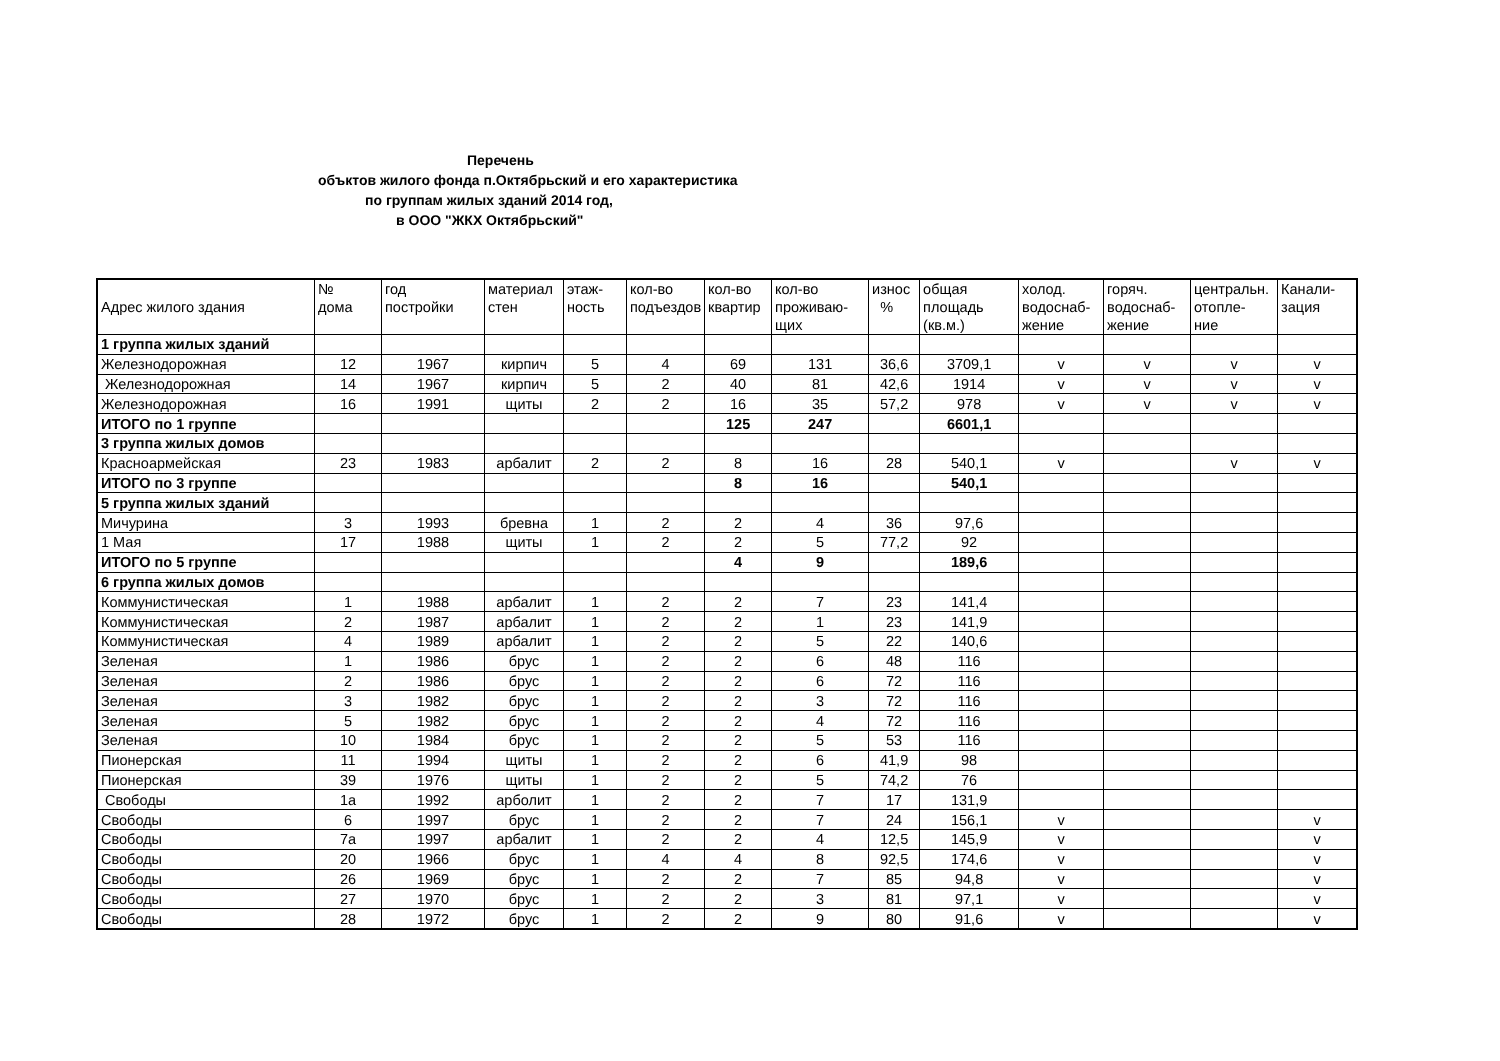Перечень
объктов жилого фонда п.Октябрьский и его характеристика
по группам жилых зданий 2014 год,
в ООО "ЖКХ Октябрьский"
| Адрес жилого здания | № дома | год постройки | материал стен | этаж- ность | кол-во подъездов | кол-во квартир | кол-во проживаю- щих | износ % | общая площадь (кв.м.) | холод. водоснаб- жение | горяч. водоснаб- жение | центральн. отопле- ние | Канали- зация |
| --- | --- | --- | --- | --- | --- | --- | --- | --- | --- | --- | --- | --- | --- |
| 1 группа жилых зданий | | | | | | | | | | | | | |
| Железнодорожная | 12 | 1967 | кирпич | 5 | 4 | 69 | 131 | 36,6 | 3709,1 | v | v | v | v |
| Железнодорожная | 14 | 1967 | кирпич | 5 | 2 | 40 | 81 | 42,6 | 1914 | v | v | v | v |
| Железнодорожная | 16 | 1991 | щиты | 2 | 2 | 16 | 35 | 57,2 | 978 | v | v | v | v |
| ИТОГО по 1 группе | | | | | | 125 | 247 | | 6601,1 | | | | |
| 3 группа жилых домов | | | | | | | | | | | | | |
| Красноармейская | 23 | 1983 | арбалит | 2 | 2 | 8 | 16 | 28 | 540,1 | v | | v | v |
| ИТОГО по 3 группе | | | | | | 8 | 16 | | 540,1 | | | | |
| 5 группа жилых зданий | | | | | | | | | | | | | |
| Мичурина | 3 | 1993 | бревна | 1 | 2 | 2 | 4 | 36 | 97,6 | | | | |
| 1 Мая | 17 | 1988 | щиты | 1 | 2 | 2 | 5 | 77,2 | 92 | | | | |
| ИТОГО по 5 группе | | | | | | 4 | 9 | | 189,6 | | | | |
| 6 группа жилых домов | | | | | | | | | | | | | |
| Коммунистическая | 1 | 1988 | арбалит | 1 | 2 | 2 | 7 | 23 | 141,4 | | | | |
| Коммунистическая | 2 | 1987 | арбалит | 1 | 2 | 2 | 1 | 23 | 141,9 | | | | |
| Коммунистическая | 4 | 1989 | арбалит | 1 | 2 | 2 | 5 | 22 | 140,6 | | | | |
| Зеленая | 1 | 1986 | брус | 1 | 2 | 2 | 6 | 48 | 116 | | | | |
| Зеленая | 2 | 1986 | брус | 1 | 2 | 2 | 6 | 72 | 116 | | | | |
| Зеленая | 3 | 1982 | брус | 1 | 2 | 2 | 3 | 72 | 116 | | | | |
| Зеленая | 5 | 1982 | брус | 1 | 2 | 2 | 4 | 72 | 116 | | | | |
| Зеленая | 10 | 1984 | брус | 1 | 2 | 2 | 5 | 53 | 116 | | | | |
| Пионерская | 11 | 1994 | щиты | 1 | 2 | 2 | 6 | 41,9 | 98 | | | | |
| Пионерская | 39 | 1976 | щиты | 1 | 2 | 2 | 5 | 74,2 | 76 | | | | |
| Свободы | 1а | 1992 | арболит | 1 | 2 | 2 | 7 | 17 | 131,9 | | | | |
| Свободы | 6 | 1997 | брус | 1 | 2 | 2 | 7 | 24 | 156,1 | v | | | v |
| Свободы | 7а | 1997 | арбалит | 1 | 2 | 2 | 4 | 12,5 | 145,9 | v | | | v |
| Свободы | 20 | 1966 | брус | 1 | 4 | 4 | 8 | 92,5 | 174,6 | v | | | v |
| Свободы | 26 | 1969 | брус | 1 | 2 | 2 | 7 | 85 | 94,8 | v | | | v |
| Свободы | 27 | 1970 | брус | 1 | 2 | 2 | 3 | 81 | 97,1 | v | | | v |
| Свободы | 28 | 1972 | брус | 1 | 2 | 2 | 9 | 80 | 91,6 | v | | | v |